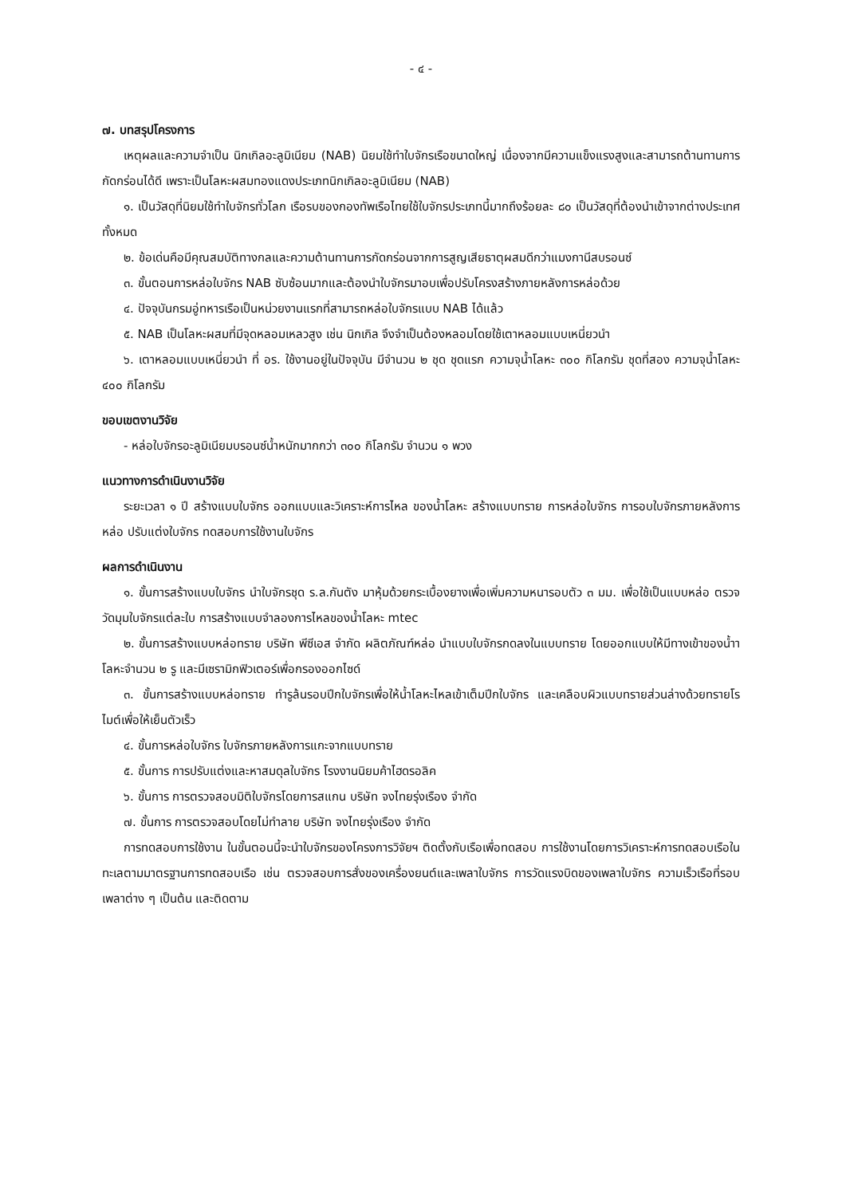- ๔ -
๗. บทสรุปโครงการ
เหตุผลและความจำเป็น นิกเกิลอะลูมิเนียม (NAB) นิยมใช้ทำใบจักรเรือขนาดใหญ่ เนื่องจากมีความแข็งแรงสูงและสามารถต้านทานการกัดกร่อนได้ดี เพราะเป็นโลหะผสมทองแดงประเภทนิกเกิลอะลูมิเนียม (NAB)
๑. เป็นวัสดุที่นิยมใช้ทำใบจักรทั่วโลก เรือรบของกองทัพเรือไทยใช้ใบจักรประเภทนี้มากถึงร้อยละ ๘๐ เป็นวัสดุที่ต้องนำเข้าจากต่างประเทศทั้งหมด
๒. ข้อเด่นคือมีคุณสมบัติทางกลและความต้านทานการกัดกร่อนจากการสูญเสียธาตุผสมดีกว่าแมงกานีสบรอนซ์
๓. ขั้นตอนการหล่อใบจักร NAB ซับซ้อนมากและต้องนำใบจักรมาอบเพื่อปรับโครงสร้างภายหลังการหล่อด้วย
๔. ปัจจุบันกรมอู่ทหารเรือเป็นหน่วยงานแรกที่สามารถหล่อใบจักรแบบ NAB ได้แล้ว
๕. NAB เป็นโลหะผสมที่มีจุดหลอมเหลวสูง เช่น นิกเกิล จึงจำเป็นต้องหลอมโดยใช้เตาหลอมแบบเหนี่ยวนำ
๖. เตาหลอมแบบเหนี่ยวนำ ที่ อร. ใช้งานอยู่ในปัจจุบัน มีจำนวน ๒ ชุด ชุดแรก ความจุน้ำโลหะ ๓๐๐ กิโลกรัม ชุดที่สอง ความจุน้ำโลหะ ๔๐๐ กิโลกรัม
ขอบเขตงานวิจัย
- หล่อใบจักรอะลูมิเนียมบรอนซ์น้ำหนักมากกว่า ๓๐๐ กิโลกรัม จำนวน ๑ พวง
แนวทางการดำเนินงานวิจัย
ระยะเวลา ๑ ปี สร้างแบบใบจักร ออกแบบและวิเคราะห์การไหล ของน้ำโลหะ สร้างแบบทราย การหล่อใบจักร การอบใบจักรภายหลังการหล่อ ปรับแต่งใบจักร ทดสอบการใช้งานใบจักร
ผลการดำเนินงาน
๑. ขั้นการสร้างแบบใบจักร นำใบจักรชุด ร.ล.กันตัง มาหุ้มด้วยกระเบื้องยางเพื่อเพิ่มความหนารอบตัว ๓ มม. เพื่อใช้เป็นแบบหล่อ ตรวจวัดมุมใบจักรแต่ละใบ การสร้างแบบจำลองการไหลของน้ำโลหะ mtec
๒. ขั้นการสร้างแบบหล่อทราย บริษัท พีซีเอส จำกัด ผลิตภัณฑ์หล่อ นำแบบใบจักรกดลงในแบบทราย โดยออกแบบให้มีทางเข้าของน้ำาโลหะจำนวน ๒ รู และมีเซรามิกฟิวเตอร์เพื่อกรองออกไซด์
๓. ขั้นการสร้างแบบหล่อทราย ทำรูล้นรอบปีกใบจักรเพื่อให้น้ำโลหะไหลเข้าเต็มปีกใบจักร และเคลือบผิวแบบทรายส่วนล่างด้วยทรายโรไมต์เพื่อให้เย็นตัวเร็ว
๔. ขั้นการหล่อใบจักร ใบจักรภายหลังการแกะจากแบบทราย
๕. ขั้นการ การปรับแต่งและหาสมดุลใบจักร โรงงานนิยมค้าไฮดรอลิค
๖. ขั้นการ การตรวจสอบมิติใบจักรโดยการสแกน บริษัท จงไทยรุ่งเรือง จำกัด
๗. ขั้นการ การตรวจสอบโดยไม่ทำลาย บริษัท จงไทยรุ่งเรือง จำกัด
การทดสอบการใช้งาน ในขั้นตอนนี้จะนำใบจักรของโครงการวิจัยฯ ติดตั้งกับเรือเพื่อทดสอบ การใช้งานโดยการวิเคราะห์การทดสอบเรือในทะเลตามมาตรฐานการทดสอบเรือ เช่น ตรวจสอบการสั่งของเครื่องยนต์และเพลาใบจักร การวัดแรงบิดของเพลาใบจักร ความเร็วเรือที่รอบเพลาต่าง ๆ เป็นต้น และติดตาม